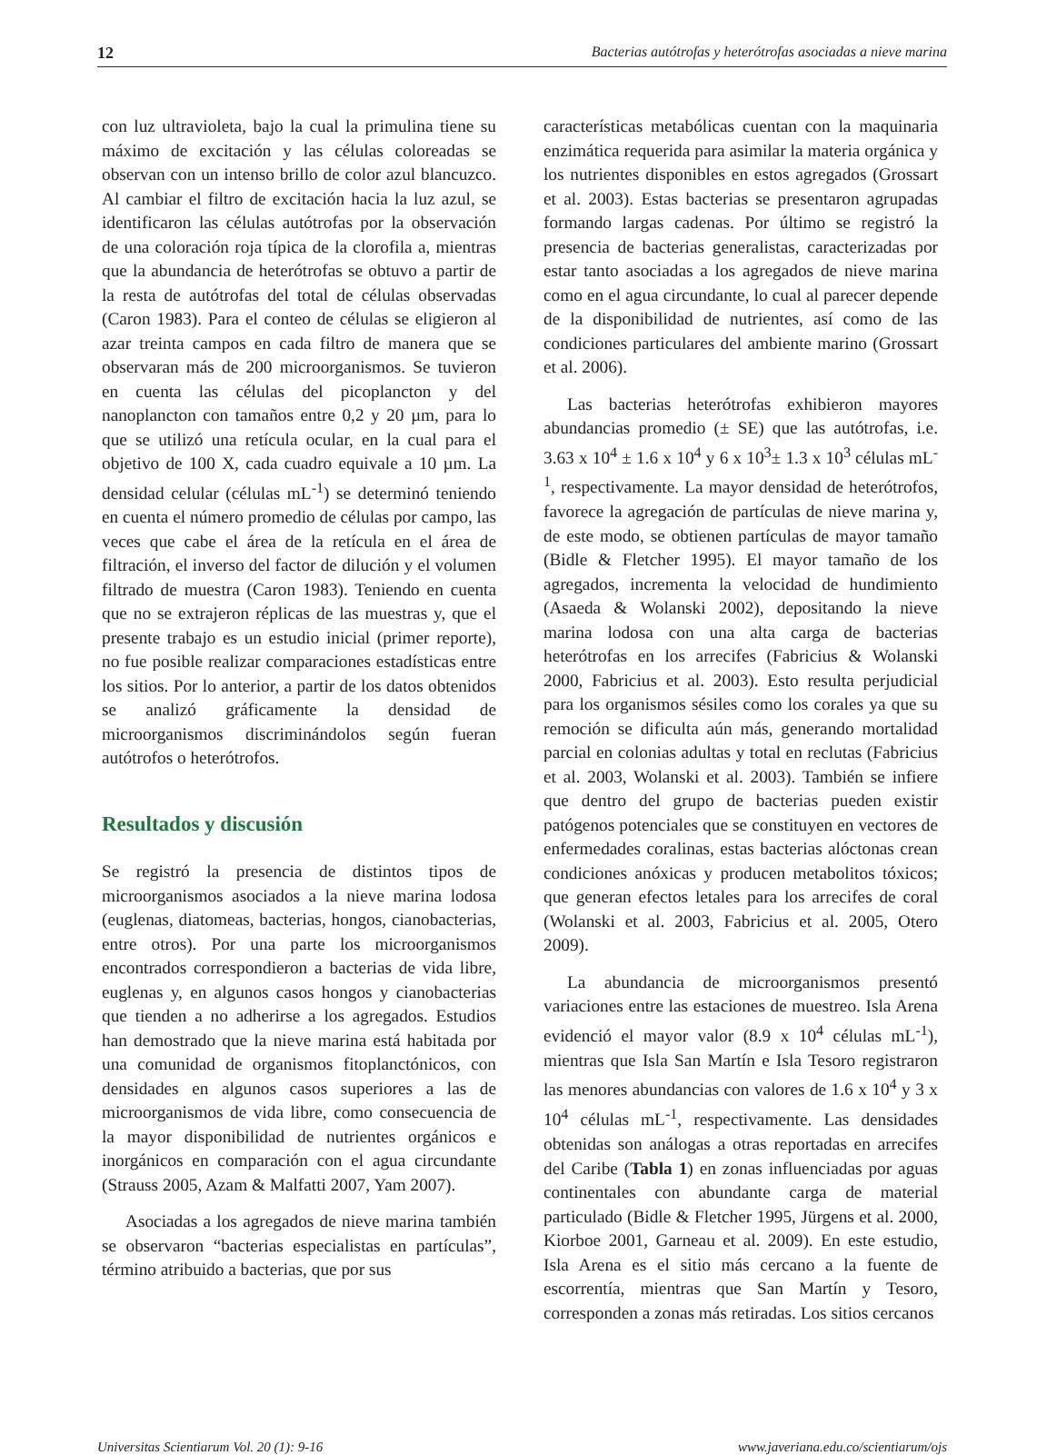12 Bacterias autótrofas y heterótrofas asociadas a nieve marina
con luz ultravioleta, bajo la cual la primulina tiene su máximo de excitación y las células coloreadas se observan con un intenso brillo de color azul blancuzco. Al cambiar el filtro de excitación hacia la luz azul, se identificaron las células autótrofas por la observación de una coloración roja típica de la clorofila a, mientras que la abundancia de heterótrofas se obtuvo a partir de la resta de autótrofas del total de células observadas (Caron 1983). Para el conteo de células se eligieron al azar treinta campos en cada filtro de manera que se observaran más de 200 microorganismos. Se tuvieron en cuenta las células del picoplancton y del nanoplancton con tamaños entre 0,2 y 20 µm, para lo que se utilizó una retícula ocular, en la cual para el objetivo de 100 X, cada cuadro equivale a 10 µm. La densidad celular (células mL<sup>-1</sup>) se determinó teniendo en cuenta el número promedio de células por campo, las veces que cabe el área de la retícula en el área de filtración, el inverso del factor de dilución y el volumen filtrado de muestra (Caron 1983). Teniendo en cuenta que no se extrajeron réplicas de las muestras y, que el presente trabajo es un estudio inicial (primer reporte), no fue posible realizar comparaciones estadísticas entre los sitios. Por lo anterior, a partir de los datos obtenidos se analizó gráficamente la densidad de microorganismos discriminándolos según fueran autótrofos o heterótrofos.
Resultados y discusión
Se registró la presencia de distintos tipos de microorganismos asociados a la nieve marina lodosa (euglenas, diatomeas, bacterias, hongos, cianobacterias, entre otros). Por una parte los microorganismos encontrados correspondieron a bacterias de vida libre, euglenas y, en algunos casos hongos y cianobacterias que tienden a no adherirse a los agregados. Estudios han demostrado que la nieve marina está habitada por una comunidad de organismos fitoplanctónicos, con densidades en algunos casos superiores a las de microorganismos de vida libre, como consecuencia de la mayor disponibilidad de nutrientes orgánicos e inorgánicos en comparación con el agua circundante (Strauss 2005, Azam & Malfatti 2007, Yam 2007).
Asociadas a los agregados de nieve marina también se observaron “bacterias especialistas en partículas”, término atribuido a bacterias, que por sus
características metabólicas cuentan con la maquinaria enzimática requerida para asimilar la materia orgánica y los nutrientes disponibles en estos agregados (Grossart et al. 2003). Estas bacterias se presentaron agrupadas formando largas cadenas. Por último se registró la presencia de bacterias generalistas, caracterizadas por estar tanto asociadas a los agregados de nieve marina como en el agua circundante, lo cual al parecer depende de la disponibilidad de nutrientes, así como de las condiciones particulares del ambiente marino (Grossart et al. 2006).
Las bacterias heterótrofas exhibieron mayores abundancias promedio (± SE) que las autótrofas, i.e. 3.63 x 10<sup>4</sup> ± 1.6 x 10<sup>4</sup> y 6 x 10<sup>3</sup>± 1.3 x 10<sup>3</sup> células mL<sup>-1</sup>, respectivamente. La mayor densidad de heterótrofos, favorece la agregación de partículas de nieve marina y, de este modo, se obtienen partículas de mayor tamaño (Bidle & Fletcher 1995). El mayor tamaño de los agregados, incrementa la velocidad de hundimiento (Asaeda & Wolanski 2002), depositando la nieve marina lodosa con una alta carga de bacterias heterótrofas en los arrecifes (Fabricius & Wolanski 2000, Fabricius et al. 2003). Esto resulta perjudicial para los organismos sésiles como los corales ya que su remoción se dificulta aún más, generando mortalidad parcial en colonias adultas y total en reclutas (Fabricius et al. 2003, Wolanski et al. 2003). También se infiere que dentro del grupo de bacterias pueden existir patógenos potenciales que se constituyen en vectores de enfermedades coralinas, estas bacterias alóctonas crean condiciones anóxicas y producen metabolitos tóxicos; que generan efectos letales para los arrecifes de coral (Wolanski et al. 2003, Fabricius et al. 2005, Otero 2009).
La abundancia de microorganismos presentó variaciones entre las estaciones de muestreo. Isla Arena evidenció el mayor valor (8.9 x 10<sup>4</sup> células mL<sup>-1</sup>), mientras que Isla San Martín e Isla Tesoro registraron las menores abundancias con valores de 1.6 x 10<sup>4</sup> y 3 x 10<sup>4</sup> células mL<sup>-1</sup>, respectivamente. Las densidades obtenidas son análogas a otras reportadas en arrecifes del Caribe (Tabla 1) en zonas influenciadas por aguas continentales con abundante carga de material particulado (Bidle & Fletcher 1995, Jürgens et al. 2000, Kiorboe 2001, Garneau et al. 2009). En este estudio, Isla Arena es el sitio más cercano a la fuente de escorrentía, mientras que San Martín y Tesoro, corresponden a zonas más retiradas. Los sitios cercanos
Universitas Scientiarum Vol. 20 (1): 9-16 www.javeriana.edu.co/scientiarum/ojs